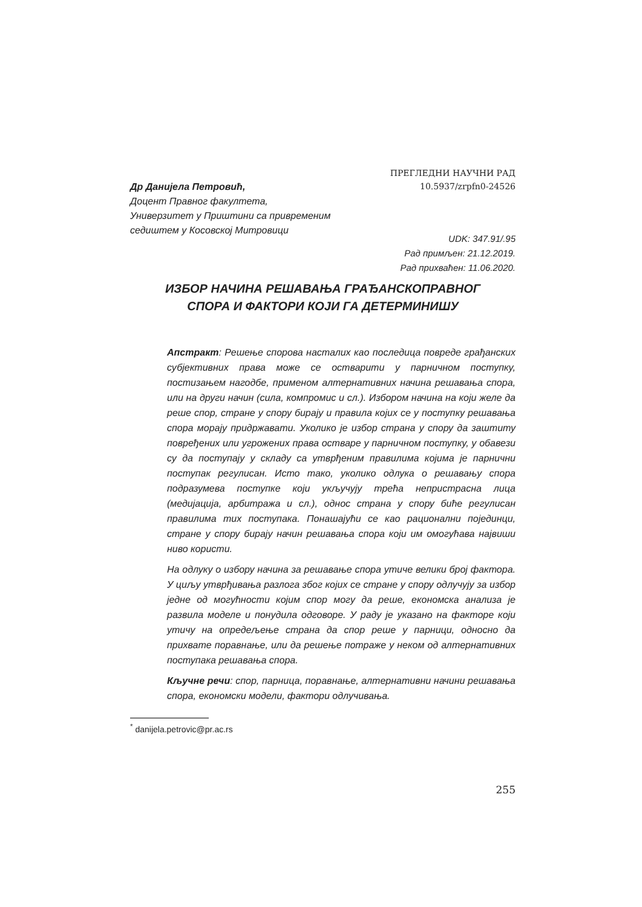ПРЕГЛЕДНИ НАУЧНИ РАД
10.5937/zrpfn0-24526
Др Данијела Петровић,
Доцент Правног факултета,
Универзитет у Приштини са привременим
седиштем у Косовској Митровици
UDK: 347.91/.95
Рад примљен: 21.12.2019.
Рад прихваћен: 11.06.2020.
ИЗБОР НАЧИНА РЕШАВАЊА ГРАЂАНСКОПРАВНОГ
СПОРА И ФАКТОРИ КОЈИ ГА ДЕТЕРМИНИШУ
Апстракт: Решење спорова насталих као последица повреде грађанских субјективних права може се остварити у парничном поступку, постизањем нагодбе, применом алтернативних начина решавања спора, или на други начин (сила, компромис и сл.). Избором начина на који желе да реше спор, стране у спору бирају и правила којих се у поступку решавања спора морају придржавати. Уколико је избор страна у спору да заштиту повређених или угрожених права остваре у парничном поступку, у обавези су да поступају у складу са утврђеним правилима којима је парнични поступак регулисан. Исто тако, уколико одлука о решавању спора подразумева поступке који укључују трећа непристрасна лица (медијација, арбитража и сл.), однос страна у спору биће регулисан правилима тих поступака. Понашајући се као рационални појединци, стране у спору бирају начин решавања спора који им омогућава највиши ниво користи.
На одлуку о избору начина за решавање спора утиче велики број фактора. У циљу утврђивања разлога због којих се стране у спору одлучују за избор једне од могућности којим спор могу да реше, економска анализа је развила моделе и понудила одговоре. У раду је указано на факторе који утичу на опредељење страна да спор реше у парници, односно да прихвате поравнање, или да решење потраже у неком од алтернативних поступака решавања спора.
Кључне речи: спор, парница, поравнање, алтернативни начини решавања спора, економски модели, фактори одлучивања.
<sup>*</sup> danijela.petrovic@pr.ac.rs
255